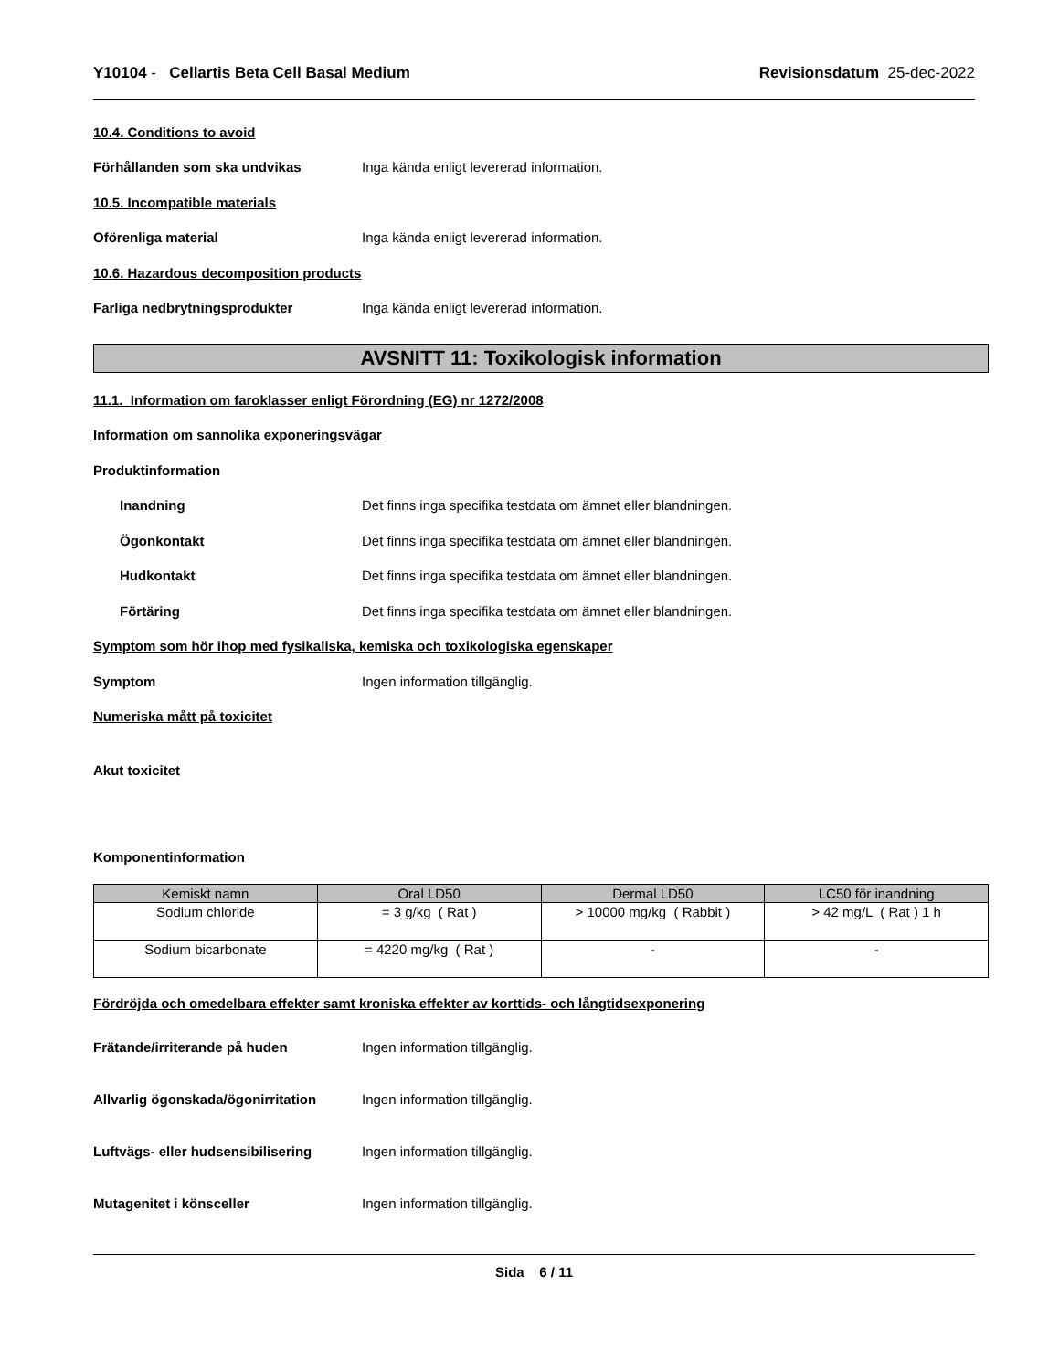Y10104 - Cellartis Beta Cell Basal Medium
Revisionsdatum 25-dec-2022
10.4. Conditions to avoid
Förhållanden som ska undvikas
Inga kända enligt levererad information.
10.5. Incompatible materials
Oförenliga material
Inga kända enligt levererad information.
10.6. Hazardous decomposition products
Farliga nedbrytningsprodukter
Inga kända enligt levererad information.
AVSNITT 11: Toxikologisk information
11.1. Information om faroklasser enligt Förordning (EG) nr 1272/2008
Information om sannolika exponeringsvägar
Produktinformation
Inandning
Det finns inga specifika testdata om ämnet eller blandningen.
Ögonkontakt
Det finns inga specifika testdata om ämnet eller blandningen.
Hudkontakt
Det finns inga specifika testdata om ämnet eller blandningen.
Förtäring
Det finns inga specifika testdata om ämnet eller blandningen.
Symptom som hör ihop med fysikaliska, kemiska och toxikologiska egenskaper
Symptom Ingen information tillgänglig.
Numeriska mått på toxicitet
Akut toxicitet
Komponentinformation
| Kemiskt namn | Oral LD50 | Dermal LD50 | LC50 för inandning |
| --- | --- | --- | --- |
| Sodium chloride | = 3 g/kg ( Rat ) | > 10000 mg/kg ( Rabbit ) | > 42 mg/L ( Rat ) 1 h |
| Sodium bicarbonate | = 4220 mg/kg ( Rat ) | - | - |
Fördröjda och omedelbara effekter samt kroniska effekter av korttids- och långtidsexponering
Frätande/irriterande på huden Ingen information tillgänglig.
Allvarlig ögonskada/ögonirritation
Ingen information tillgänglig.
Luftvägs- eller hudsensibilisering
Ingen information tillgänglig.
Mutagenitet i könsceller Ingen information tillgänglig.
Sida 6 / 11